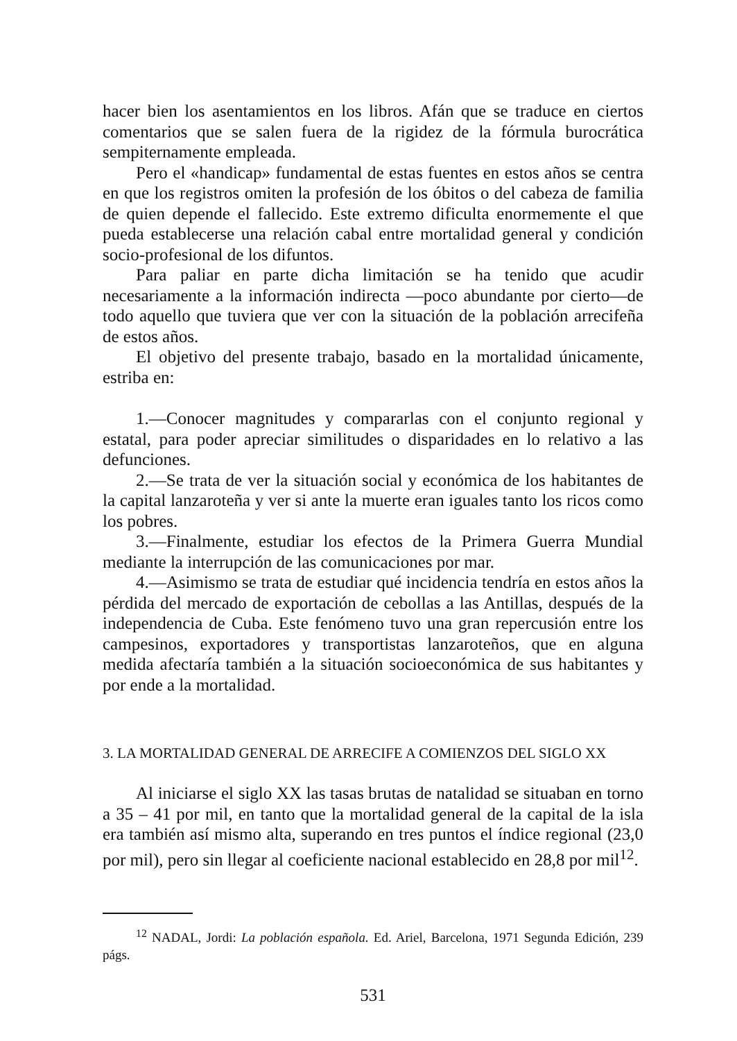hacer bien los asentamientos en los libros. Afán que se traduce en ciertos comentarios que se salen fuera de la rigidez de la fórmula burocrática sempiternamente empleada.
Pero el «handicap» fundamental de estas fuentes en estos años se centra en que los registros omiten la profesión de los óbitos o del cabeza de familia de quien depende el fallecido. Este extremo dificulta enormemente el que pueda establecerse una relación cabal entre mortalidad general y condición socio-profesional de los difuntos.
Para paliar en parte dicha limitación se ha tenido que acudir necesariamente a la información indirecta —poco abundante por cierto—de todo aquello que tuviera que ver con la situación de la población arrecifeña de estos años.
El objetivo del presente trabajo, basado en la mortalidad únicamente, estriba en:
1.—Conocer magnitudes y compararlas con el conjunto regional y estatal, para poder apreciar similitudes o disparidades en lo relativo a las defunciones.
2.—Se trata de ver la situación social y económica de los habitantes de la capital lanzaroteña y ver si ante la muerte eran iguales tanto los ricos como los pobres.
3.—Finalmente, estudiar los efectos de la Primera Guerra Mundial mediante la interrupción de las comunicaciones por mar.
4.—Asimismo se trata de estudiar qué incidencia tendría en estos años la pérdida del mercado de exportación de cebollas a las Antillas, después de la independencia de Cuba. Este fenómeno tuvo una gran repercusión entre los campesinos, exportadores y transportistas lanzaroteños, que en alguna medida afectaría también a la situación socioeconómica de sus habitantes y por ende a la mortalidad.
3. LA MORTALIDAD GENERAL DE ARRECIFE A COMIENZOS DEL SIGLO XX
Al iniciarse el siglo XX las tasas brutas de natalidad se situaban en torno a 35 – 41 por mil, en tanto que la mortalidad general de la capital de la isla era también así mismo alta, superando en tres puntos el índice regional (23,0 por mil), pero sin llegar al coeficiente nacional establecido en 28,8 por mil<sup>12</sup>.
<sup>12</sup> NADAL, Jordi: La población española. Ed. Ariel, Barcelona, 1971 Segunda Edición, 239 págs.
531